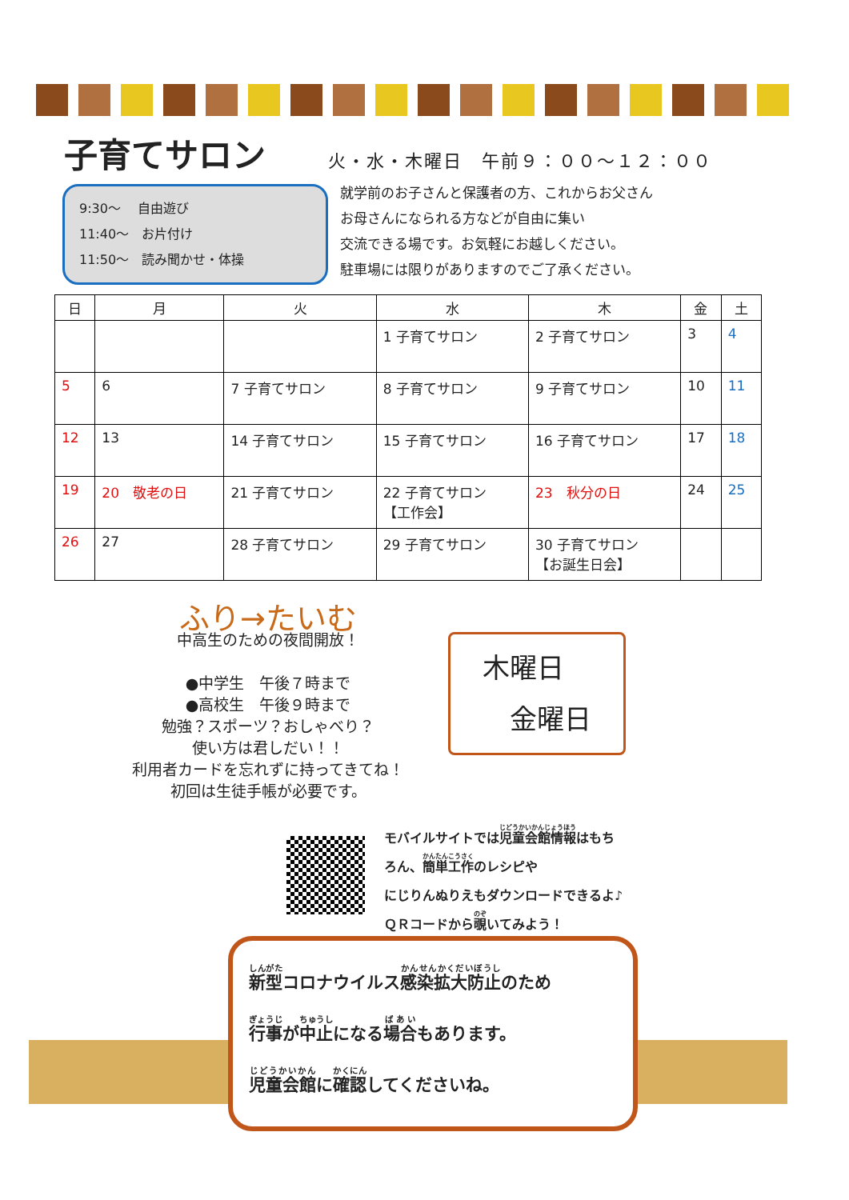子育てサロン
火・水・木曜日　午前９：００～１２：００
9:30～　 自由遊び
11:40～　お片付け
11:50～　読み聞かせ・体操
就学前のお子さんと保護者の方、これからお父さん
お母さんになられる方などが自由に集い
交流できる場です。お気軽にお越しください。
駐車場には限りがありますのでご了承ください。
| 日 | 月 | 火 | 水 | 木 | 金 | 土 |
| --- | --- | --- | --- | --- | --- | --- |
| | | | 1 子育てサロン | 2 子育てサロン | 3 | 4 |
| 5 | 6 | 7 子育てサロン | 8 子育てサロン | 9 子育てサロン | 10 | 11 |
| 12 | 13 | 14 子育てサロン | 15 子育てサロン | 16 子育てサロン | 17 | 18 |
| 19 | 20 敬老の日 | 21 子育てサロン | 22 子育てサロン 【工作会】 | 23 秋分の日 | 24 | 25 |
| 26 | 27 | 28 子育てサロン | 29 子育てサロン | 30 子育てサロン 【お誕生日会】 | | |
ふり→たいむ
中高生のための夜間開放！
●中学生　午後７時まで
●高校生　午後９時まで
勉強？スポーツ？おしゃべり？
使い方は君しだい！！
利用者カードを忘れずに持ってきてね！
初回は生徒手帳が必要です。
木曜日
　金曜日
モバイルサイトでは児童会館情報はもち
ろん、簡単工作のレシピや
にじりんぬりえもダウンロードできるよ♪
ＱＲコードから覗いてみよう！
新型コロナウイルス感染拡大防止のため
行事が中止になる場合もあります。
児童会館に確認してくださいね。